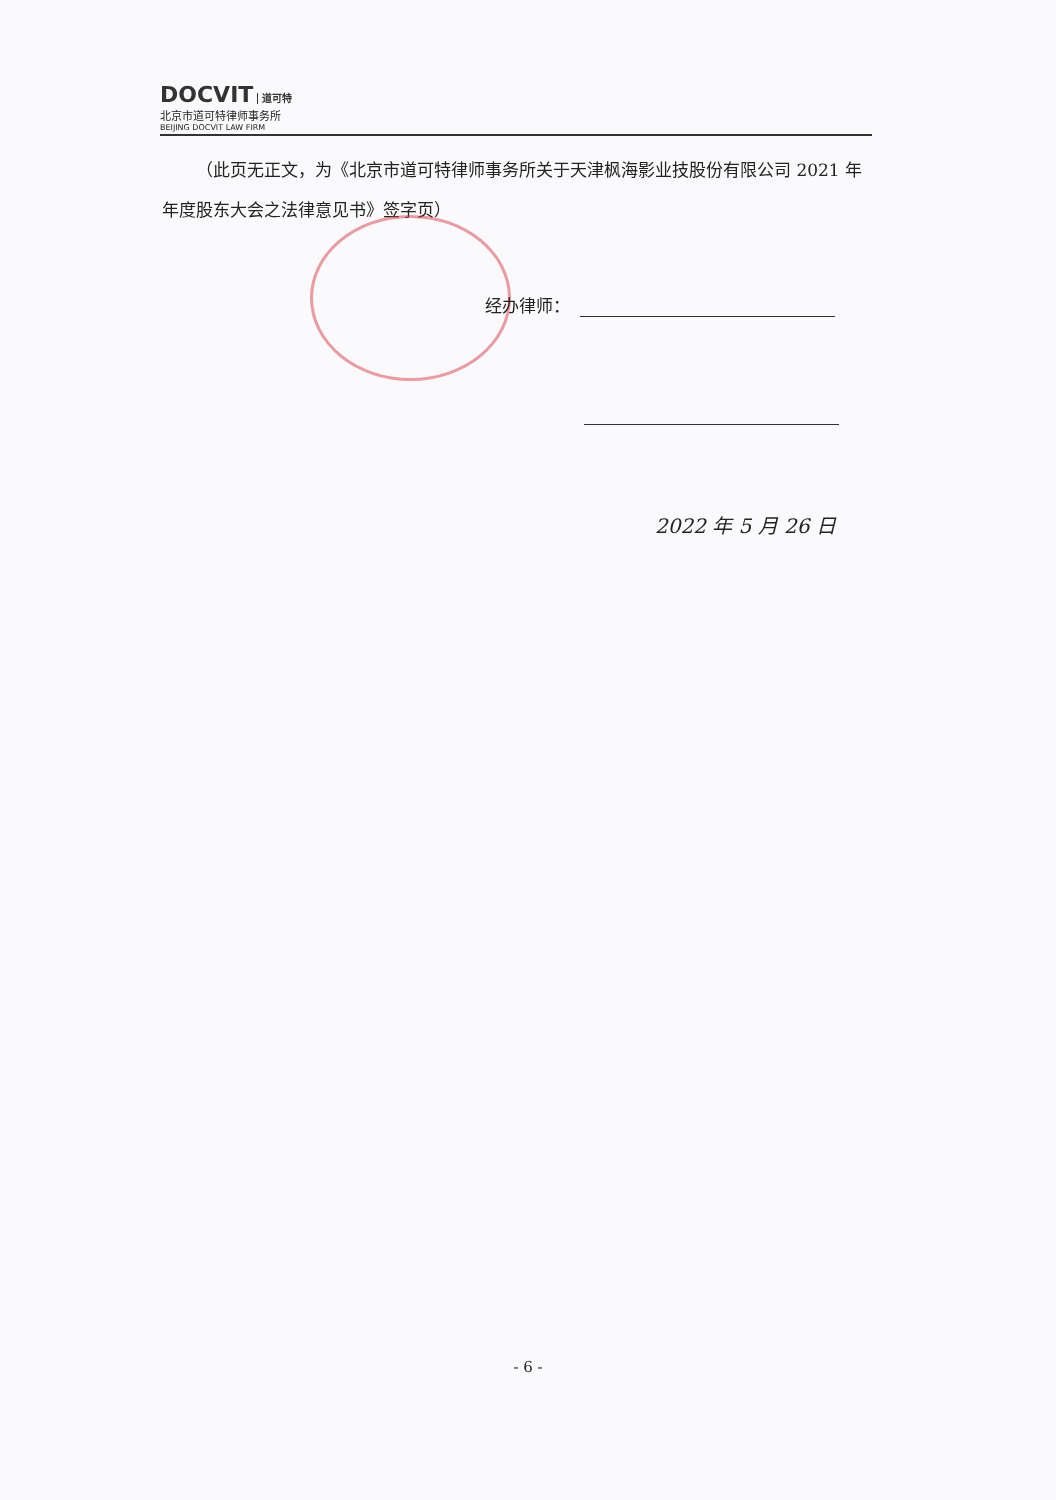DOCVIT 道可特
北京市道可特律师事务所
BEIJING DOCVIT LAW FIRM
  （此页无正文，为《北京市道可特律师事务所关于天津枫海影业技股份有限公司 2021 年年度股东大会之法律意见书》签字页）
经办律师：
2022 年 5 月 26 日
- 6 -